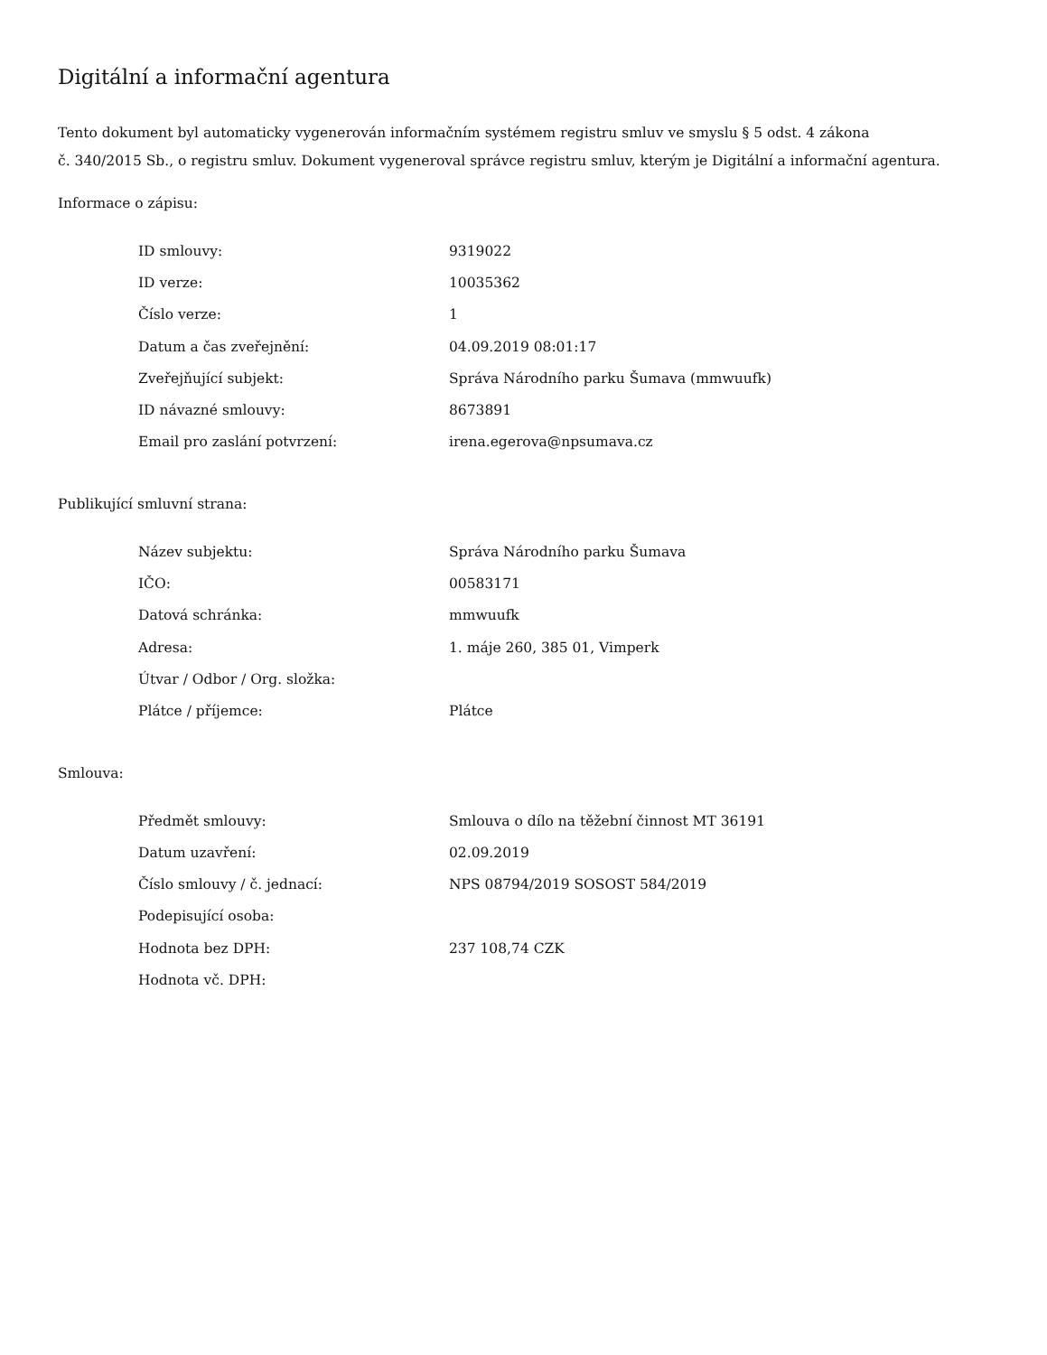Digitální a informační agentura
Tento dokument byl automaticky vygenerován informačním systémem registru smluv ve smyslu § 5 odst. 4 zákona
č. 340/2015 Sb., o registru smluv. Dokument vygeneroval správce registru smluv, kterým je Digitální a informační agentura.
Informace o zápisu:
| ID smlouvy: | 9319022 |
| ID verze: | 10035362 |
| Číslo verze: | 1 |
| Datum a čas zveřejnění: | 04.09.2019 08:01:17 |
| Zveřejňující subjekt: | Správa Národního parku Šumava (mmwuufk) |
| ID návazné smlouvy: | 8673891 |
| Email pro zaslání potvrzení: | irena.egerova@npsumava.cz |
Publikující smluvní strana:
| Název subjektu: | Správa Národního parku Šumava |
| IČO: | 00583171 |
| Datová schránka: | mmwuufk |
| Adresa: | 1. máje 260, 385 01, Vimperk |
| Útvar / Odbor / Org. složka: | |
| Plátce / příjemce: | Plátce |
Smlouva:
| Předmět smlouvy: | Smlouva o dílo na těžební činnost MT 36191 |
| Datum uzavření: | 02.09.2019 |
| Číslo smlouvy / č. jednací: | NPS 08794/2019 SOSOST 584/2019 |
| Podepisující osoba: | |
| Hodnota bez DPH: | 237 108,74 CZK |
| Hodnota vč. DPH: | |